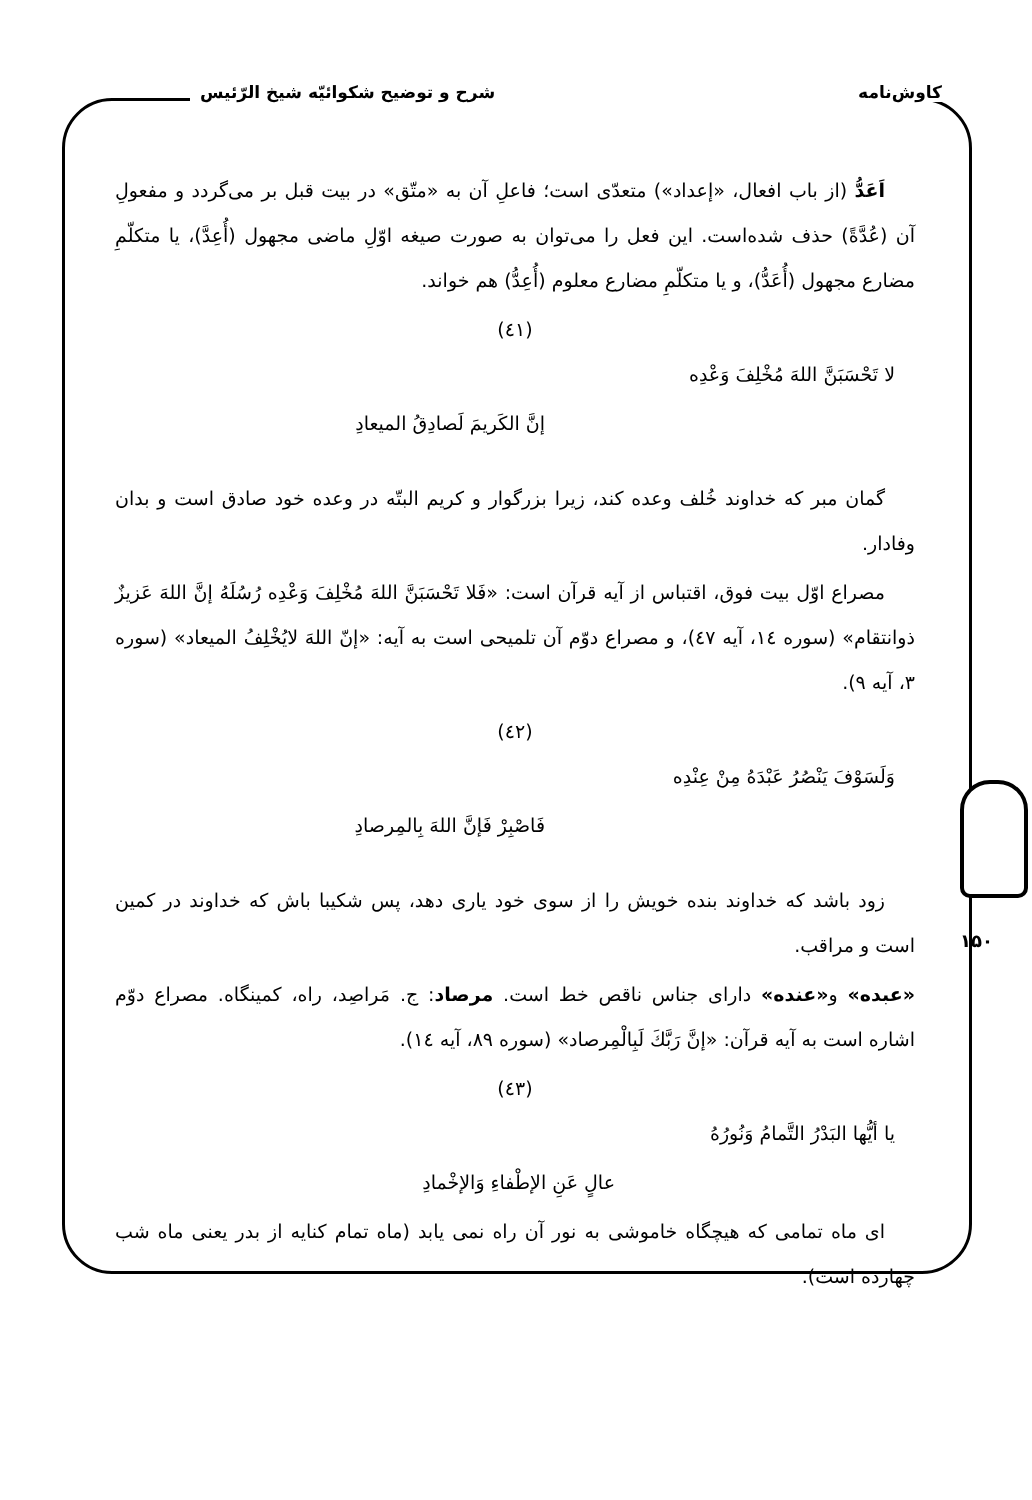کاوش‌نامه شرح و توضیح شکوائیّه شیخ الرّئیس
۱۵۰
اَعَدُّ (از باب افعال، «إعداد») متعدّی است؛ فاعلِ آن به «متّق» در بیت قبل بر می‌گردد و مفعولِ آن (عُدَّةً) حذف شده‌است. این فعل را می‌توان به صورت صیغه اوّلِ ماضی مجهول (أُعِدَّ)، یا متکلّمِ مضارع مجهول (أُعَدُّ)، و یا متکلّمِ مضارع معلوم (أُعِدُّ) هم خواند.
(٤١)
لا تَحْسَبَنَّ اللهَ مُخْلِفَ وَعْدِه
إنَّ الكَريمَ لَصادِقُ الميعادِ
گمان مبر که خداوند خُلف وعده کند، زیرا بزرگوار و کریم البتّه در وعده خود صادق است و بدان وفادار.
مصراع اوّل بیت فوق، اقتباس از آیه قرآن است: «فَلا تَحْسَبَنَّ اللهَ مُخْلِفَ وَعْدِه رُسُلَهُ إنَّ اللهَ عَزيزٌ ذوانتقام» (سوره ١٤، آیه ٤٧)، و مصراع دوّم آن تلمیحی است به آیه: «إنّ اللهَ لايُخْلِفُ الميعاد» (سوره ٣، آیه ٩).
(٤٢)
وَلَسَوْفَ يَنْصُرُ عَبْدَهُ مِنْ عِنْدِه
فَاصْبِرْ فَإنَّ اللهَ بِالمِرصادِ
زود باشد که خداوند بنده خویش را از سوی خود یاری دهد، پس شکیبا باش که خداوند در کمین است و مراقب.
«عبده» و«عنده» دارای جناس ناقص خط است. مرصاد: ج. مَراصِد، راه، کمینگاه. مصراع دوّم اشاره است به آیه قرآن: «إنَّ رَبَّكَ لَبِالْمِرصاد» (سوره ٨٩، آیه ١٤).
(٤٣)
يا أيُّها البَدْرُ التَّمامُ وَنُورُهُ
عالٍ عَنِ الإطْفاءِ وَالإخْمادِ
ای ماه تمامی که هیچگاه خاموشی به نور آن راه نمی یابد (ماه تمام کنایه از بدر یعنی ماه شب چهارده است).